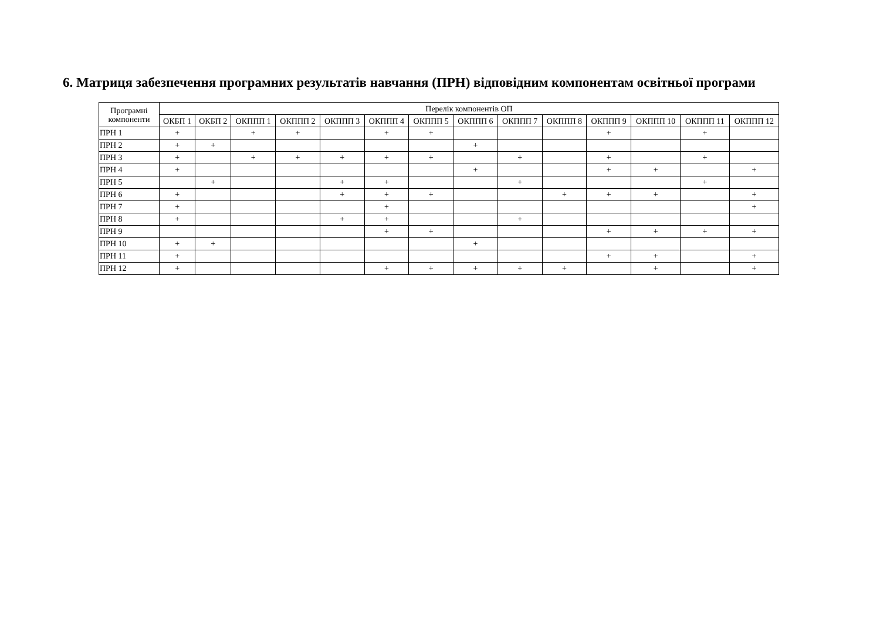6. Матриця забезпечення програмних результатів навчання (ПРН) відповідним компонентам освітньої програми
| Програмні компоненти | Перелік компонентів ОП | | | | | | | | | | | | | |
| --- | --- | --- | --- | --- | --- | --- | --- | --- | --- | --- | --- | --- | --- | --- |
| | ОКБП 1 | ОКБП 2 | ОКППП 1 | ОКППП 2 | ОКППП 3 | ОКППП 4 | ОКППП 5 | ОКППП 6 | ОКППП 7 | ОКППП 8 | ОКППП 9 | ОКППП 10 | ОКППП 11 | ОКППП 12 |
| ПРН 1 | + | | + | + | | + | + | | | | + | | + | |
| ПРН 2 | + | + | | | | | | + | | | | | | |
| ПРН 3 | + | | + | + | + | + | + | | + | | + | | + | |
| ПРН 4 | + | | | | | | | + | | | + | + | | + |
| ПРН 5 | | + | | | + | + | | | + | | | | + | |
| ПРН 6 | + | | | | + | + | + | | | + | + | + | | + |
| ПРН 7 | + | | | | | + | | | | | | | | + |
| ПРН 8 | + | | | | + | + | | | + | | | | | |
| ПРН 9 | | | | | | + | + | | | | + | + | + | + |
| ПРН 10 | + | + | | | | | | + | | | | | | |
| ПРН 11 | + | | | | | | | | | | + | + | | + |
| ПРН 12 | + | | | | | + | + | + | + | + | | + | | + |